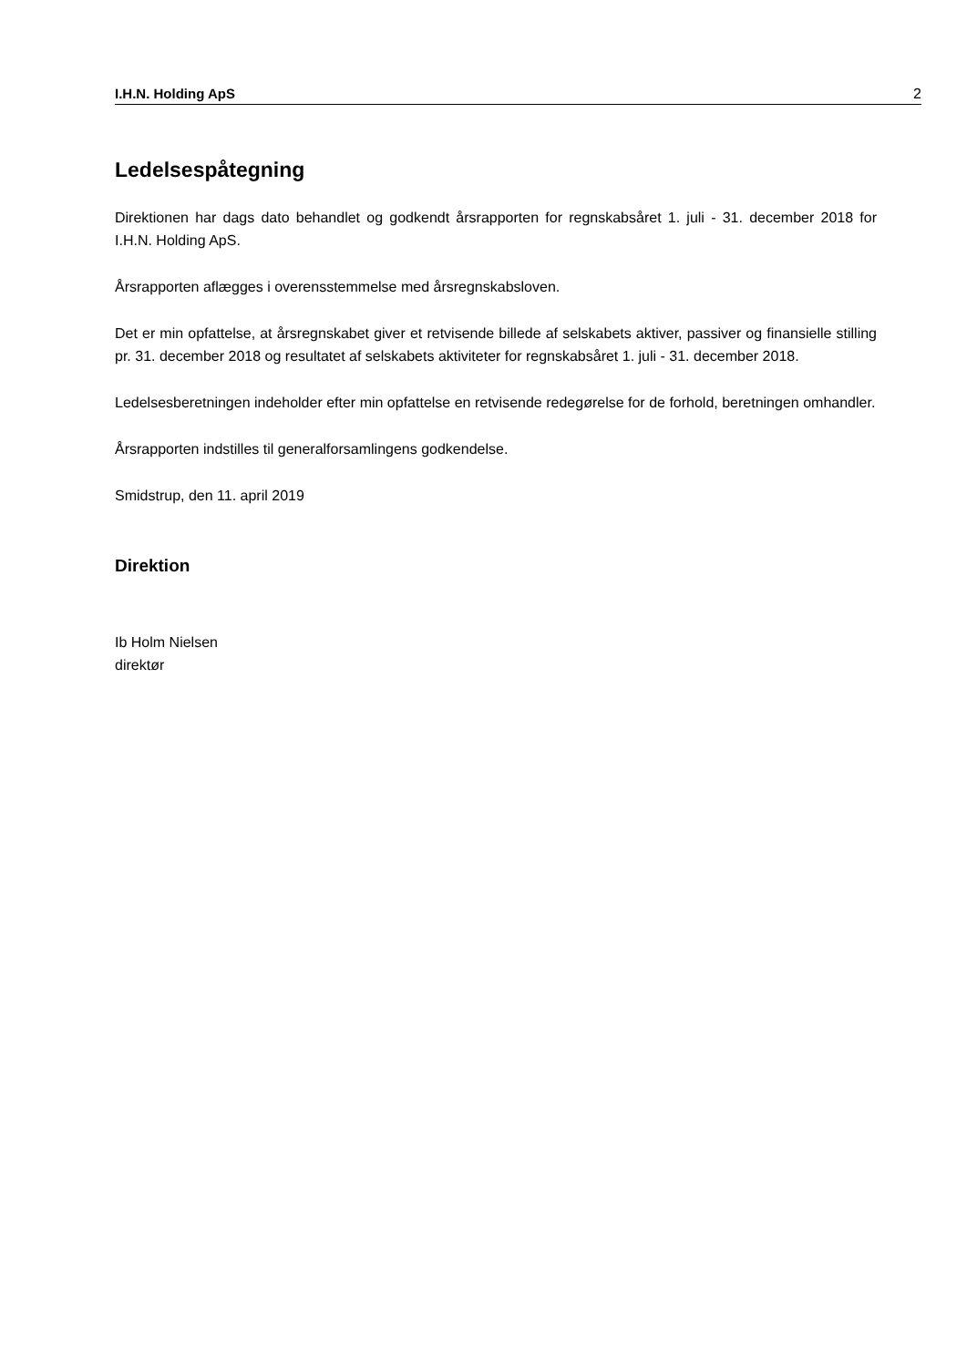I.H.N. Holding ApS 2
Ledelsespåtegning
Direktionen har dags dato behandlet og godkendt årsrapporten for regnskabsåret 1. juli - 31. december 2018 for I.H.N. Holding ApS.
Årsrapporten aflægges i overensstemmelse med årsregnskabsloven.
Det er min opfattelse, at årsregnskabet giver et retvisende billede af selskabets aktiver, passiver og finansielle stilling pr. 31. december 2018 og resultatet af selskabets aktiviteter for regnskabsåret 1. juli - 31. december 2018.
Ledelsesberetningen indeholder efter min opfattelse en retvisende redegørelse for de forhold, beretningen omhandler.
Årsrapporten indstilles til generalforsamlingens godkendelse.
Smidstrup, den 11. april 2019
Direktion
Ib Holm Nielsen
direktør